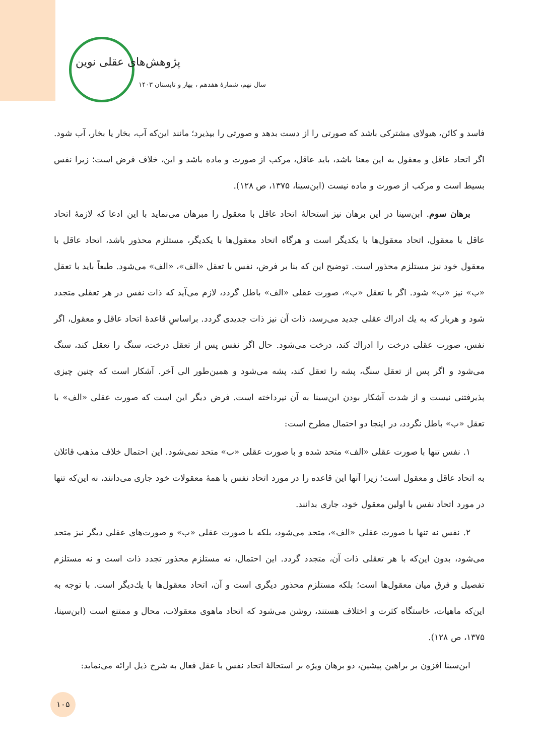پژوهش‌های عقلی نوین
سال نهم، شمارهٔ هفدهم ، بهار و تابستان ۱۴۰۳
فاسد و کائن، هیولای مشترکی باشد که صورتی را از دست بدهد و صورتی را بپذیرد؛ مانند این‌که آب، بخار یا بخار، آب شود. اگر اتحاد عاقل و معقول به این معنا باشد، باید عاقل، مرکب از صورت و ماده باشد و این، خلاف فرض است؛ زیرا نفس بسیط است و مرکب از صورت و ماده نیست (ابن‌سینا، ۱۳۷۵، ص ۱۲۸).
برهان سوم. ابن‌سینا در این برهان نیز استحالهٔ اتحاد عاقل با معقول را مبرهان می‌نماید با این ادعا که لازمهٔ اتحاد عاقل با معقول، اتحاد معقول‌ها با یکدیگر است و هرگاه اتحاد معقول‌ها با یکدیگر، مستلزم محذور باشد، اتحاد عاقل با معقول خود نیز مستلزم محذور است. توضیح این که بنا بر فرض، نفس با تعقل «الف»، «الف» می‌شود. طبعاً باید با تعقل «ب» نیز «ب» شود. اگر با تعقل «ب»، صورت عقلی «الف» باطل گردد، لازم می‌آید که ذات نفس در هر تعقلی متجدد شود و هربار که به یك ادراك عقلی جدید می‌رسد، ذات آن نیز ذات جدیدی گردد. براساسِ قاعدهٔ اتحاد عاقل و معقول، اگر نفس، صورت عقلی درخت را ادراك کند، درخت می‌شود. حال اگر نفس پس از تعقل درخت، سنگ را تعقل کند، سنگ می‌شود و اگر پس از تعقل سنگ، پشه را تعقل کند، پشه می‌شود و همین‌طور الی آخر. آشکار است که چنین چیزی پذیرفتنی نیست و از شدت آشکار بودن ابن‌سینا به آن نپرداخته است. فرض دیگر این است که صورت عقلی «الف» با تعقل «ب» باطل نگردد، در اینجا دو احتمال مطرح است:
۱. نفس تنها با صورت عقلی «الف» متحد شده و با صورت عقلی «ب» متحد نمی‌شود. این احتمال خلاف مذهب قائلان به اتحاد عاقل و معقول است؛ زیرا آنها این قاعده را در مورد اتحاد نفس با همهٔ معقولات خود جاری می‌دانند، نه این‌که تنها در مورد اتحاد نفس با اولین معقول خود، جاری بدانند.
۲. نفس نه تنها با صورت عقلی «الف»، متحد می‌شود، بلکه با صورت عقلی «ب» و صورت‌های عقلی دیگر نیز متحد می‌شود، بدون این‌که با هر تعقلی ذات آن، متجدد گردد. این احتمال، نه مستلزم محذور تجدد ذات است و نه مستلزم تفصیل و فرق میان معقول‌ها است؛ بلکه مستلزم محذور دیگری است و آن، اتحاد معقول‌ها با یك‌دیگر است. با توجه به این‌که ماهیات، خاستگاه کثرت و اختلاف هستند، روشن می‌شود که اتحاد ماهوی معقولات، محال و ممتنع است (ابن‌سینا، ۱۳۷۵، ص ۱۲۸).
ابن‌سینا افزون بر براهین پیشین، دو برهان ویژه بر استحالهٔ اتحاد نفس با عقل فعال به شرح ذیل ارائه می‌نماید:
۱۰۵